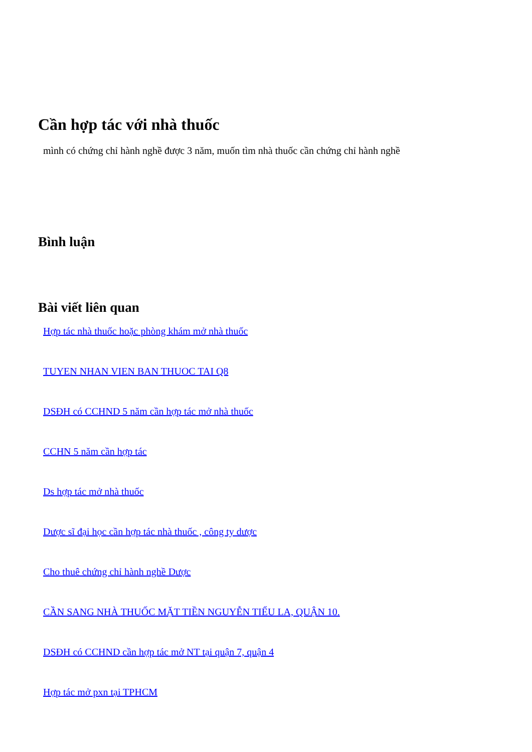Cần hợp tác với nhà thuốc
mình có chứng chỉ hành nghề được 3 năm, muốn tìm nhà thuốc cần chứng chỉ hành nghề
Bình luận
Bài viết liên quan
Hợp tác nhà thuốc hoặc phòng khám mở nhà thuốc
TUYEN NHAN VIEN BAN THUOC TAI Q8
DSĐH có CCHND 5 năm cần hợp tác mở nhà thuốc
CCHN 5 năm cần hợp tác
Ds hợp tác mở nhà thuốc
Dược sĩ đại học cần hợp tác nhà thuốc , công ty dược
Cho thuê chứng chỉ hành nghề Dược
CẦN SANG NHÀ THUỐC MẶT TIỀN NGUYỄN TIỂU LA, QUẬN 10.
DSĐH có CCHND cần hợp tác mở NT tại quận 7, quận 4
Hợp tác mở pxn tại TPHCM